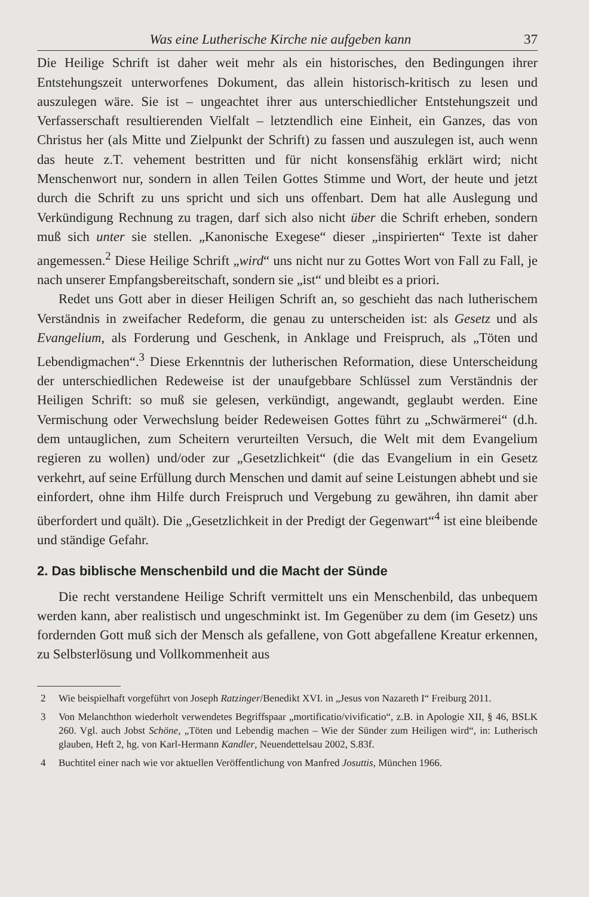Was eine Lutherische Kirche nie aufgeben kann 37
Die Heilige Schrift ist daher weit mehr als ein historisches, den Bedingungen ihrer Entstehungszeit unterworfenes Dokument, das allein historisch-kritisch zu lesen und auszulegen wäre. Sie ist – ungeachtet ihrer aus unterschiedlicher Entstehungszeit und Verfasserschaft resultierenden Vielfalt – letztendlich eine Einheit, ein Ganzes, das von Christus her (als Mitte und Zielpunkt der Schrift) zu fassen und auszulegen ist, auch wenn das heute z.T. vehement bestritten und für nicht konsensfähig erklärt wird; nicht Menschenwort nur, sondern in allen Teilen Gottes Stimme und Wort, der heute und jetzt durch die Schrift zu uns spricht und sich uns offenbart. Dem hat alle Auslegung und Verkündigung Rechnung zu tragen, darf sich also nicht über die Schrift erheben, sondern muß sich unter sie stellen. „Kanonische Exegese“ dieser „inspirierten“ Texte ist daher angemessen.<sup>2</sup> Diese Heilige Schrift „wird“ uns nicht nur zu Gottes Wort von Fall zu Fall, je nach unserer Empfangsbereitschaft, sondern sie „ist“ und bleibt es a priori.
Redet uns Gott aber in dieser Heiligen Schrift an, so geschieht das nach lutherischem Verständnis in zweifacher Redeform, die genau zu unterscheiden ist: als Gesetz und als Evangelium, als Forderung und Geschenk, in Anklage und Freispruch, als „Töten und Lebendigmachen“.<sup>3</sup> Diese Erkenntnis der lutherischen Reformation, diese Unterscheidung der unterschiedlichen Redeweise ist der unaufgebbare Schlüssel zum Verständnis der Heiligen Schrift: so muß sie gelesen, verkündigt, angewandt, geglaubt werden. Eine Vermischung oder Verwechslung beider Redeweisen Gottes führt zu „Schwärmerei“ (d.h. dem untauglichen, zum Scheitern verurteilten Versuch, die Welt mit dem Evangelium regieren zu wollen) und/oder zur „Gesetzlichkeit“ (die das Evangelium in ein Gesetz verkehrt, auf seine Erfüllung durch Menschen und damit auf seine Leistungen abhebt und sie einfordert, ohne ihm Hilfe durch Freispruch und Vergebung zu gewähren, ihn damit aber überfordert und quält). Die „Gesetzlichkeit in der Predigt der Gegenwart“<sup>4</sup> ist eine bleibende und ständige Gefahr.
2. Das biblische Menschenbild und die Macht der Sünde
Die recht verstandene Heilige Schrift vermittelt uns ein Menschenbild, das unbequem werden kann, aber realistisch und ungeschminkt ist. Im Gegenüber zu dem (im Gesetz) uns fordernden Gott muß sich der Mensch als gefallene, von Gott abgefallene Kreatur erkennen, zu Selbsterlösung und Vollkommenheit aus
2 Wie beispielhaft vorgeführt von Joseph Ratzinger/Benedikt XVI. in „Jesus von Nazareth I“ Freiburg 2011.
3 Von Melanchthon wiederholt verwendetes Begriffspaar „mortificatio/vivificatio“, z.B. in Apologie XII, § 46, BSLK 260. Vgl. auch Jobst Schöne, „Töten und Lebendig machen – Wie der Sünder zum Heiligen wird“, in: Lutherisch glauben, Heft 2, hg. von Karl-Hermann Kandler, Neuendettelsau 2002, S.83f.
4 Buchtitel einer nach wie vor aktuellen Veröffentlichung von Manfred Josuttis, München 1966.